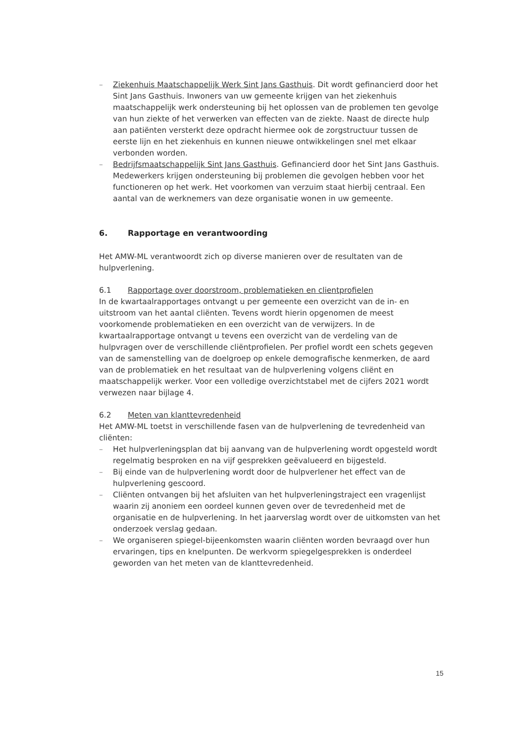– Ziekenhuis Maatschappelijk Werk Sint Jans Gasthuis. Dit wordt gefinancierd door het Sint Jans Gasthuis. Inwoners van uw gemeente krijgen van het ziekenhuis maatschappelijk werk ondersteuning bij het oplossen van de problemen ten gevolge van hun ziekte of het verwerken van effecten van de ziekte. Naast de directe hulp aan patiënten versterkt deze opdracht hiermee ook de zorgstructuur tussen de eerste lijn en het ziekenhuis en kunnen nieuwe ontwikkelingen snel met elkaar verbonden worden.
– Bedrijfsmaatschappelijk Sint Jans Gasthuis. Gefinancierd door het Sint Jans Gasthuis. Medewerkers krijgen ondersteuning bij problemen die gevolgen hebben voor het functioneren op het werk. Het voorkomen van verzuim staat hierbij centraal. Een aantal van de werknemers van deze organisatie wonen in uw gemeente.
6. Rapportage en verantwoording
Het AMW-ML verantwoordt zich op diverse manieren over de resultaten van de hulpverlening.
6.1 Rapportage over doorstroom, problematieken en clientprofielen
In de kwartaalrapportages ontvangt u per gemeente een overzicht van de in- en uitstroom van het aantal cliënten. Tevens wordt hierin opgenomen de meest voorkomende problematieken en een overzicht van de verwijzers. In de kwartaalrapportage ontvangt u tevens een overzicht van de verdeling van de hulpvragen over de verschillende cliëntprofielen. Per profiel wordt een schets gegeven van de samenstelling van de doelgroep op enkele demografische kenmerken, de aard van de problematiek en het resultaat van de hulpverlening volgens cliënt en maatschappelijk werker. Voor een volledige overzichtstabel met de cijfers 2021 wordt verwezen naar bijlage 4.
6.2 Meten van klanttevredenheid
Het AMW-ML toetst in verschillende fasen van de hulpverlening de tevredenheid van cliënten:
– Het hulpverleningsplan dat bij aanvang van de hulpverlening wordt opgesteld wordt regelmatig besproken en na vijf gesprekken geëvalueerd en bijgesteld.
– Bij einde van de hulpverlening wordt door de hulpverlener het effect van de hulpverlening gescoord.
– Cliënten ontvangen bij het afsluiten van het hulpverleningstraject een vragenlijst waarin zij anoniem een oordeel kunnen geven over de tevredenheid met de organisatie en de hulpverlening. In het jaarverslag wordt over de uitkomsten van het onderzoek verslag gedaan.
– We organiseren spiegel-bijeenkomsten waarin cliënten worden bevraagd over hun ervaringen, tips en knelpunten. De werkvorm spiegelgesprekken is onderdeel geworden van het meten van de klanttevredenheid.
15